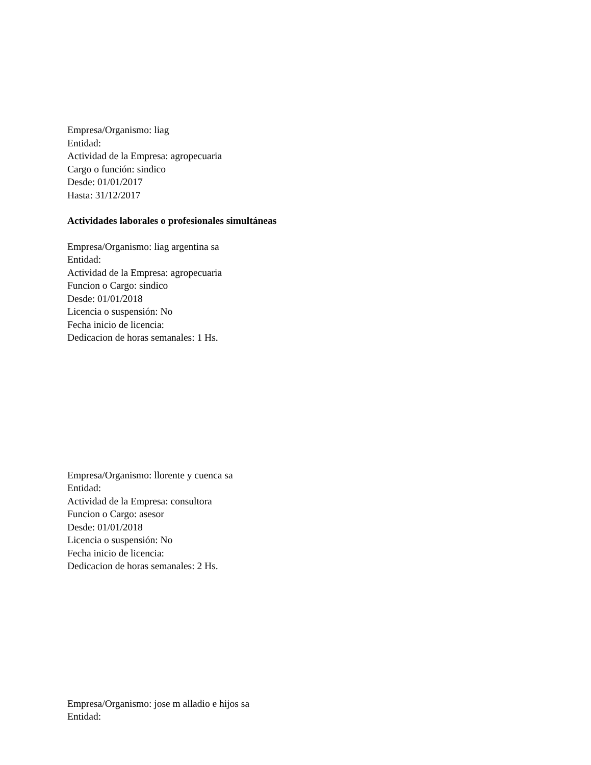Empresa/Organismo: liag
Entidad:
Actividad de la Empresa: agropecuaria
Cargo o función: sindico
Desde: 01/01/2017
Hasta: 31/12/2017
Actividades laborales o profesionales simultáneas
Empresa/Organismo: liag argentina sa
Entidad:
Actividad de la Empresa: agropecuaria
Funcion o Cargo: sindico
Desde: 01/01/2018
Licencia o suspensión: No
Fecha inicio de licencia:
Dedicacion de horas semanales: 1 Hs.
Empresa/Organismo: llorente y cuenca sa
Entidad:
Actividad de la Empresa: consultora
Funcion o Cargo: asesor
Desde: 01/01/2018
Licencia o suspensión: No
Fecha inicio de licencia:
Dedicacion de horas semanales: 2 Hs.
Empresa/Organismo: jose m alladio e hijos sa
Entidad: